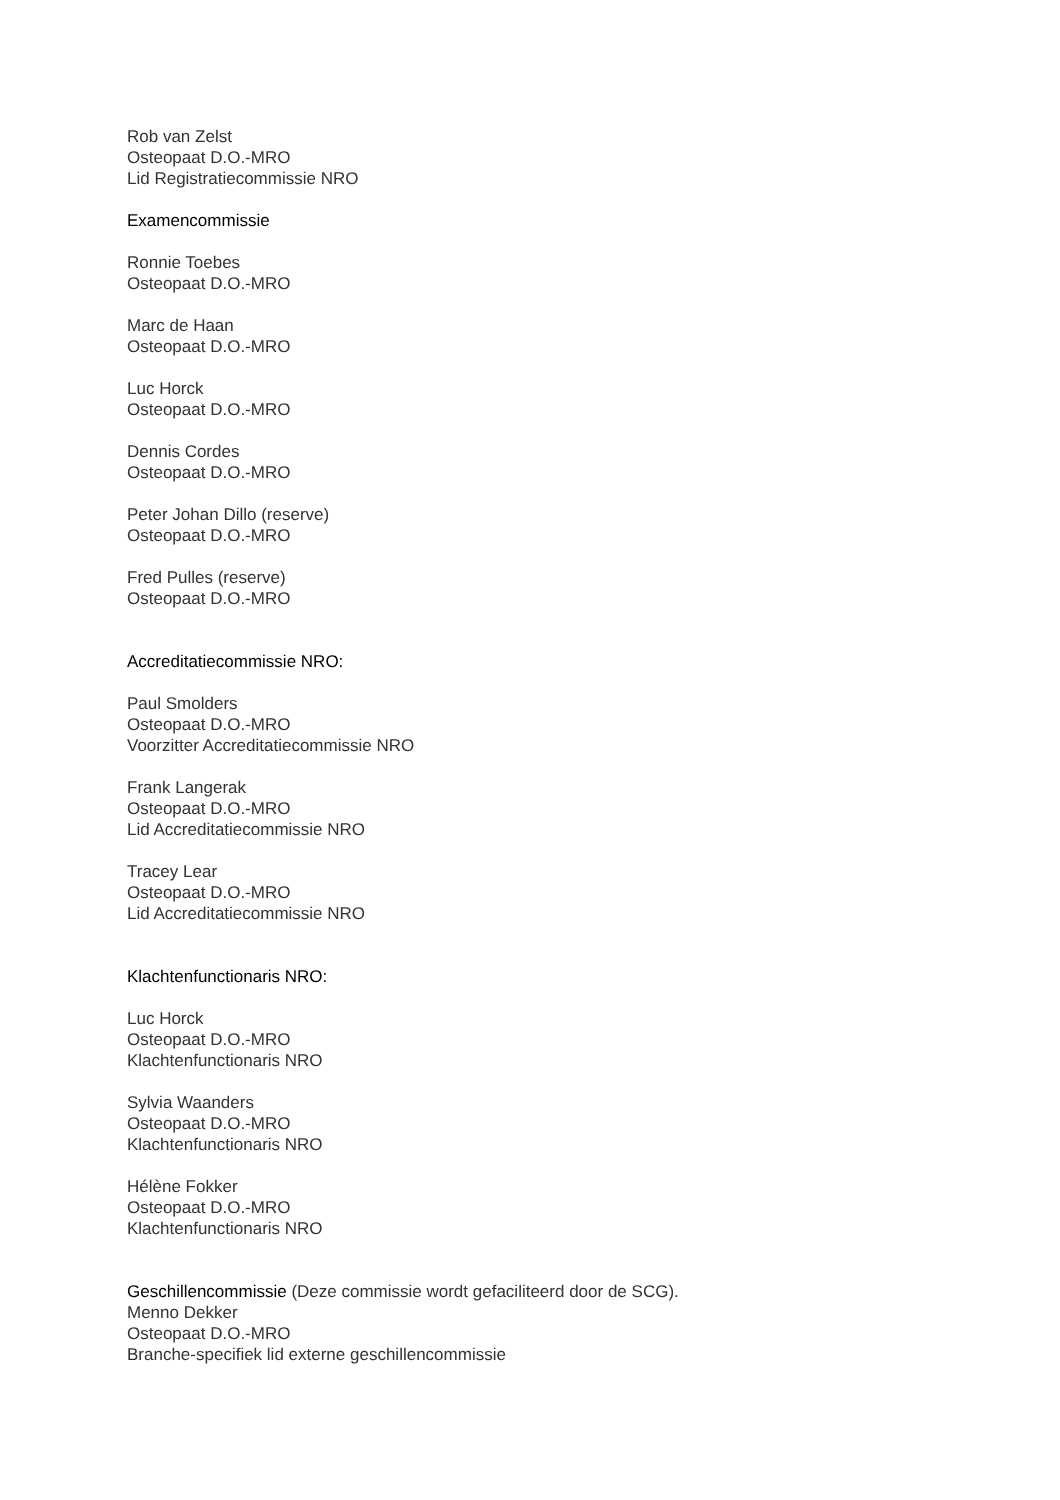Rob van Zelst
Osteopaat D.O.-MRO
Lid Registratiecommissie NRO
Examencommissie
Ronnie Toebes
Osteopaat D.O.-MRO
Marc de Haan
Osteopaat D.O.-MRO
Luc Horck
Osteopaat D.O.-MRO
Dennis Cordes
Osteopaat D.O.-MRO
Peter Johan Dillo (reserve)
Osteopaat D.O.-MRO
Fred Pulles (reserve)
Osteopaat D.O.-MRO
Accreditatiecommissie NRO:
Paul Smolders
Osteopaat D.O.-MRO
Voorzitter Accreditatiecommissie NRO
Frank Langerak
Osteopaat D.O.-MRO
Lid Accreditatiecommissie NRO
Tracey Lear
Osteopaat D.O.-MRO
Lid Accreditatiecommissie NRO
Klachtenfunctionaris NRO:
Luc Horck
Osteopaat D.O.-MRO
Klachtenfunctionaris NRO
Sylvia Waanders
Osteopaat D.O.-MRO
Klachtenfunctionaris NRO
Hélène Fokker
Osteopaat D.O.-MRO
Klachtenfunctionaris NRO
Geschillencommissie (Deze commissie wordt gefaciliteerd door de SCG).
Menno Dekker
Osteopaat D.O.-MRO
Branche-specifiek lid externe geschillencommissie